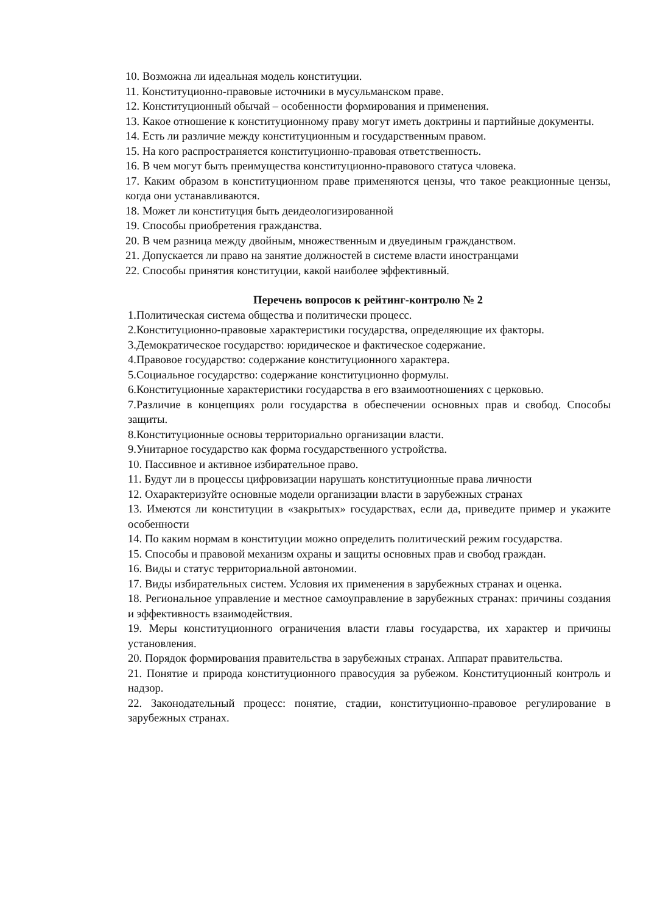10. Возможна ли идеальная модель конституции.
11. Конституционно-правовые источники в мусульманском праве.
12. Конституционный обычай – особенности формирования и применения.
13. Какое отношение к конституционному праву могут иметь доктрины и партийные документы.
14. Есть ли различие между конституционным и государственным правом.
15. На кого распространяется конституционно-правовая ответственность.
16. В чем могут быть преимущества конституционно-правового статуса чловека.
17. Каким образом в конституционном праве применяются цензы, что такое реакционные цензы, когда они устанавливаются.
18. Может ли конституция быть деидеологизированной
19. Способы приобретения гражданства.
20. В чем разница между двойным, множественным и двуединым гражданством.
21. Допускается ли право на занятие должностей в системе власти иностранцами
22. Способы принятия конституции, какой наиболее эффективный.
Перечень вопросов к рейтинг-контролю № 2
1.Политическая система общества и политически процесс.
2.Конституционно-правовые характеристики государства, определяющие их факторы.
3.Демократическое государство: юридическое и фактическое содержание.
4.Правовое государство: содержание конституционного характера.
5.Социальное государство: содержание конституционно формулы.
6.Конституционные характеристики государства в его взаимоотношениях с церковью.
7.Различие в концепциях роли государства в обеспечении основных прав и свобод. Способы защиты.
8.Конституционные основы территориально организации власти.
9.Унитарное государство как форма государственного устройства.
10. Пассивное и активное избирательное право.
11. Будут ли в процессы цифровизации нарушать конституционные права личности
12. Охарактеризуйте основные модели организации власти в зарубежных странах
13. Имеются ли конституции в «закрытых» государствах, если да, приведите пример и укажите особенности
14. По каким нормам в конституции можно определить политический режим государства.
15. Способы и правовой механизм охраны и защиты основных прав и свобод граждан.
16. Виды и статус территориальной автономии.
17. Виды избирательных систем. Условия их применения в зарубежных странах и оценка.
18. Региональное управление и местное самоуправление в зарубежных странах: причины создания и эффективность взаимодействия.
19. Меры конституционного ограничения власти главы государства, их характер и причины установления.
20. Порядок формирования правительства в зарубежных странах. Аппарат правительства.
21. Понятие и природа конституционного правосудия за рубежом. Конституционный контроль и надзор.
22. Законодательный процесс: понятие, стадии, конституционно-правовое регулирование в зарубежных странах.